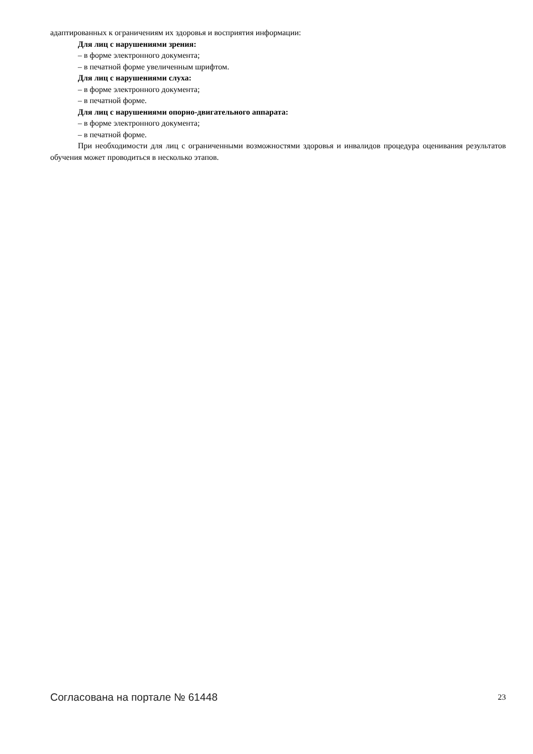адаптированных к ограничениям их здоровья и восприятия информации:
Для лиц с нарушениями зрения:
– в форме электронного документа;
– в печатной форме увеличенным шрифтом.
Для лиц с нарушениями слуха:
– в форме электронного документа;
– в печатной форме.
Для лиц с нарушениями опорно-двигательного аппарата:
– в форме электронного документа;
– в печатной форме.
При необходимости для лиц с ограниченными возможностями здоровья и инвалидов процедура оценивания результатов обучения может проводиться в несколько этапов.
Согласована на портале № 61448 23